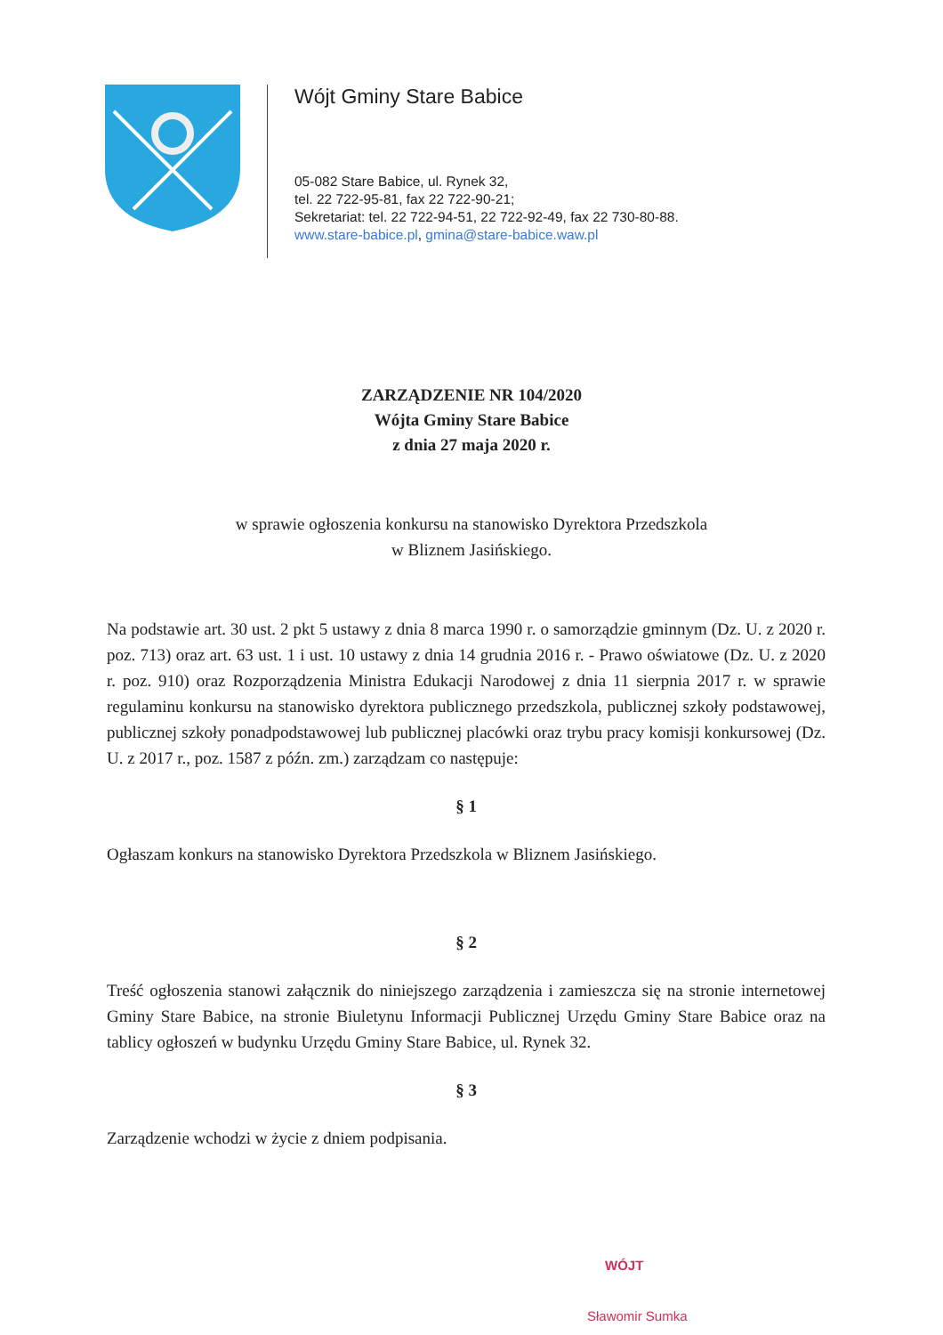Wójt Gminy Stare Babice
05-082 Stare Babice, ul. Rynek 32,
tel. 22 722-95-81, fax 22 722-90-21;
Sekretariat: tel. 22 722-94-51, 22 722-92-49, fax 22 730-80-88.
www.stare-babice.pl, gmina@stare-babice.waw.pl
ZARZĄDZENIE NR 104/2020
Wójta Gminy Stare Babice
z dnia 27 maja 2020 r.
w sprawie ogłoszenia konkursu na stanowisko Dyrektora Przedszkola
w Bliznem Jasińskiego.
Na podstawie art. 30 ust. 2 pkt 5 ustawy z dnia 8 marca 1990 r. o samorządzie gminnym (Dz. U. z 2020 r. poz. 713) oraz art. 63 ust. 1 i ust. 10 ustawy z dnia 14 grudnia 2016 r. - Prawo oświatowe (Dz. U. z 2020 r. poz. 910) oraz Rozporządzenia Ministra Edukacji Narodowej z dnia 11 sierpnia 2017 r. w sprawie regulaminu konkursu na stanowisko dyrektora publicznego przedszkola, publicznej szkoły podstawowej, publicznej szkoły ponadpodstawowej lub publicznej placówki oraz trybu pracy komisji konkursowej (Dz. U. z 2017 r., poz. 1587 z późn. zm.) zarządzam co następuje:
§ 1
Ogłaszam konkurs na stanowisko Dyrektora Przedszkola w Bliznem Jasińskiego.
§ 2
Treść ogłoszenia stanowi załącznik do niniejszego zarządzenia i zamieszcza się na stronie internetowej Gminy Stare Babice, na stronie Biuletynu Informacji Publicznej Urzędu Gminy Stare Babice oraz na tablicy ogłoszeń w budynku Urzędu Gminy Stare Babice, ul. Rynek 32.
§ 3
Zarządzenie wchodzi w życie z dniem podpisania.
WÓJT
Sławomir Sumka